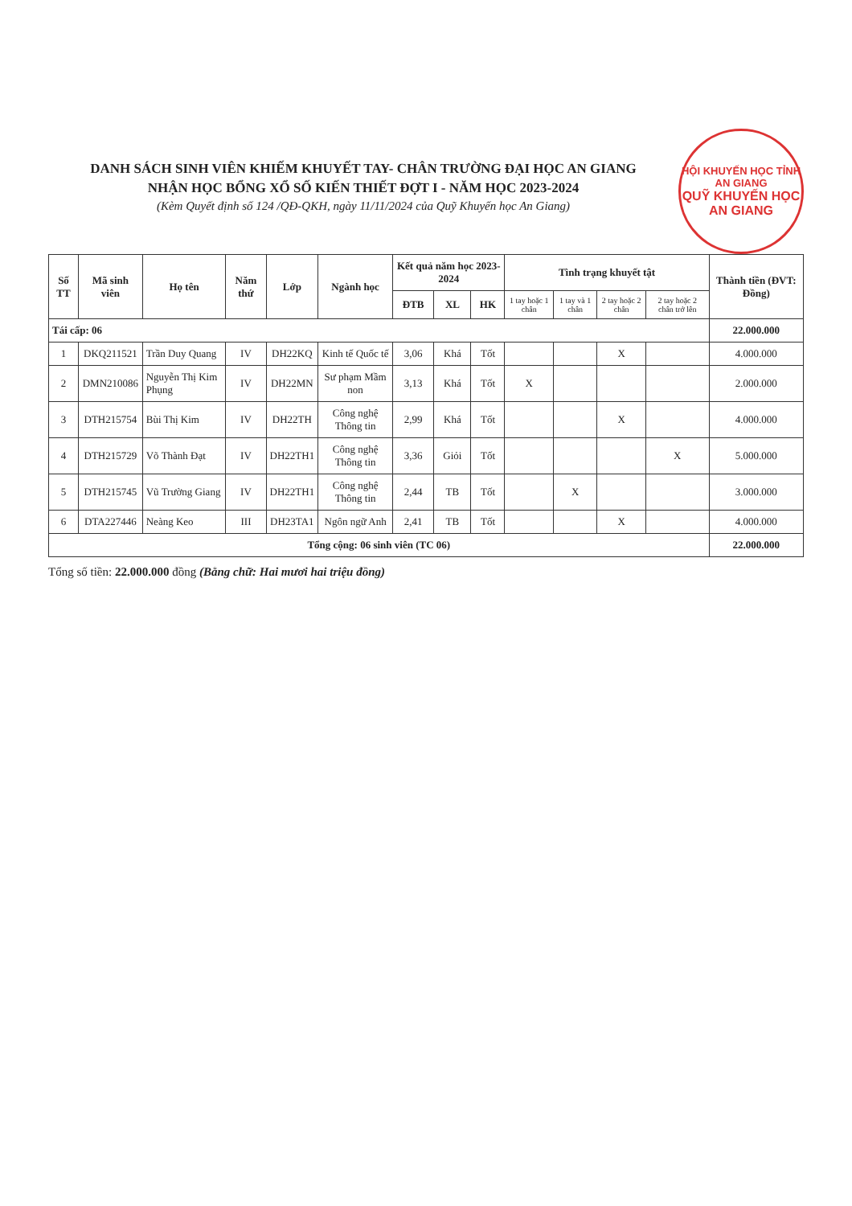HỘI KHUYẾN HỌC TỈNH AN GIANG
QUỸ KHUYẾN HỌC AN GIANG
DANH SÁCH SINH VIÊN KHIẾM KHUYẾT TAY- CHÂN TRƯỜNG ĐẠI HỌC AN GIANG
NHẬN HỌC BỔNG XỔ SỐ KIẾN THIẾT ĐỢT I - NĂM HỌC 2023-2024
(Kèm Quyết định số 124 /QĐ-QKH, ngày 11/11/2024 của Quỹ Khuyến học An Giang)
| Số TT | Mã sinh viên | Họ tên | Năm thứ | Lớp | Ngành học | Kết quả năm học 2023-2024 | | | Tình trạng khuyết tật | | | | Thành tiền (ĐVT: Đồng) |
| --- | --- | --- | --- | --- | --- | --- | --- | --- | --- | --- | --- | --- | --- |
| | | | | | | ĐTB | XL | HK | 1 tay hoặc 1 chân | 1 tay và 1 chân | 2 tay hoặc 2 chân | 2 tay hoặc 2 chân trở lên | |
| Tái cấp: 06 | | | | | | | | | | | | | 22.000.000 |
| 1 | DKQ211521 | Trần Duy Quang | IV | DH22KQ | Kinh tế Quốc tế | 3,06 | Khá | Tốt | | | X | | 4.000.000 |
| 2 | DMN210086 | Nguyễn Thị Kim Phụng | IV | DH22MN | Sư phạm Mầm non | 3,13 | Khá | Tốt | X | | | | 2.000.000 |
| 3 | DTH215754 | Bùi Thị Kim | IV | DH22TH | Công nghệ Thông tin | 2,99 | Khá | Tốt | | | X | | 4.000.000 |
| 4 | DTH215729 | Võ Thành Đạt | IV | DH22TH1 | Công nghệ Thông tin | 3,36 | Giỏi | Tốt | | | | X | 5.000.000 |
| 5 | DTH215745 | Vũ Trường Giang | IV | DH22TH1 | Công nghệ Thông tin | 2,44 | TB | Tốt | | X | | | 3.000.000 |
| 6 | DTA227446 | Neàng Keo | III | DH23TA1 | Ngôn ngữ Anh | 2,41 | TB | Tốt | | | X | | 4.000.000 |
| Tổng cộng: 06 sinh viên (TC 06) | | | | | | | | | | | | | 22.000.000 |
Tổng số tiền: 22.000.000 đồng (Bằng chữ: Hai mươi hai triệu đồng)